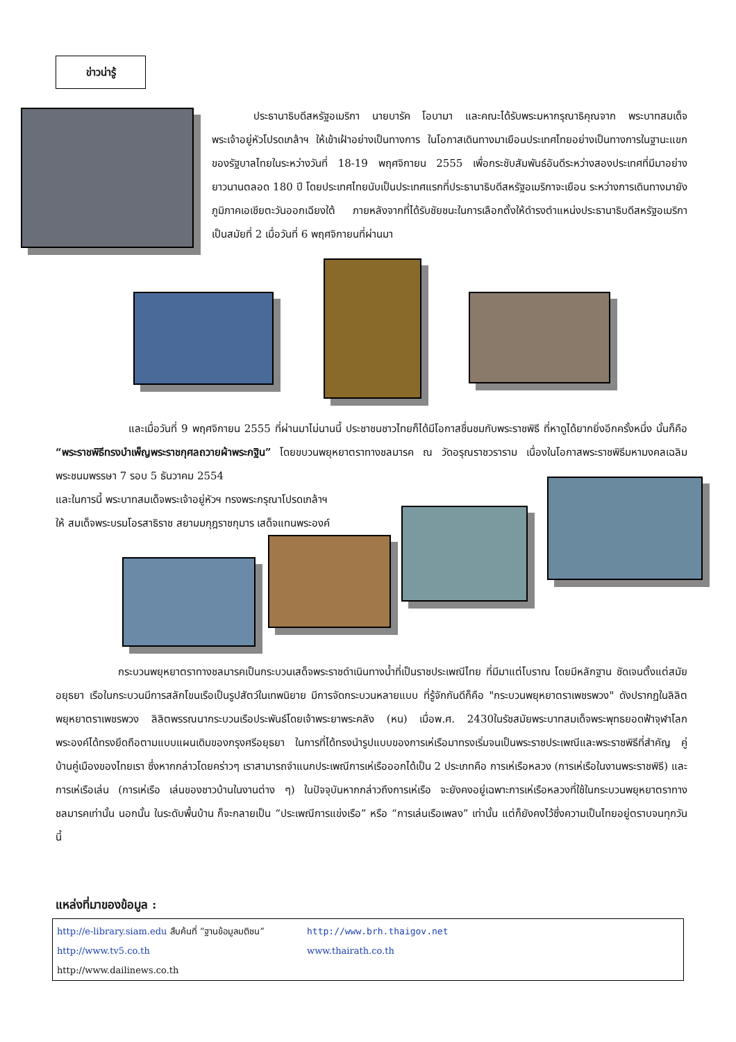ข่าวน่ารู้
    ประธานาธิบดีสหรัฐอเมริกา นายบารัค โอบามา และคณะได้รับพระมหากรุณาธิคุณจาก พระบาทสมเด็จพระเจ้าอยู่หัวโปรดเกล้าฯ ให้เข้าเฝ้าอย่างเป็นทางการ ในโอกาสเดินทางมาเยือนประเทศไทยอย่างเป็นทางการในฐานะแขกของรัฐบาลไทยในระหว่างวันที่ 18-19 พฤศจิกายน 2555 เพื่อกระชับสัมพันธ์อันดีระหว่างสองประเทศที่มีมาอย่างยาวนานตลอด 180 ปี โดยประเทศไทยนับเป็นประเทศแรกที่ประธานาธิบดีสหรัฐอเมริกาจะเยือน ระหว่างการเดินทางมายังภูมิภาคเอเชียตะวันออกเฉียงใต้ ภายหลังจากที่ได้รับชัยชนะในการเลือกตั้งให้ดำรงตำแหน่งประธานาธิบดีสหรัฐอเมริกา เป็นสมัยที่ 2 เมื่อวันที่ 6 พฤศจิกายนที่ผ่านมา
       และเมื่อวันที่ 9 พฤศจิกายน 2555 ที่ผ่านมาไม่นานนี้ ประชาชนชาวไทยก็ได้มีโอกาสชื่นชมกับพระราชพิธี ที่หาดูได้ยากยิ่งอีกครั้งหนึ่ง นั้นก็คือ “พระราชพิธีทรงบำเพ็ญพระราชกุศลถวายผ้าพระกฐิน” โดยขบวนพยุหยาตราทางชลมารค ณ วัดอรุณราชวราราม เนื่องในโอกาสพระราชพิธีมหามงคลเฉลิมพระชนมพรรษา 7 รอบ 5 ธันวาคม 2554
และในการนี้ พระบาทสมเด็จพระเจ้าอยู่หัวฯ ทรงพระกรุณาโปรดเกล้าฯ
ให้ สมเด็จพระบรมโอรสาธิราช สยามมกุฎราชกุมาร เสด็จแทนพระองค์
      กระบวนพยุหยาตราทางชลมารคเป็นกระบวนเสด็จพระราชดำเนินทางน้ำที่เป็นราชประเพณีไทย ที่มีมาแต่โบราณ โดยมีหลักฐาน ชัดเจนตั้งแต่สมัยอยุธยา เรือในกระบวนมีการสลักโขนเรือเป็นรูปสัตว์ในเทพนิยาย มีการจัดกระบวนหลายแบบ ที่รู้จักกันดีก็คือ "กระบวนพยุหยาตราเพชรพวง" ดังปรากฏในลิลิตพยุหยาตราเพชรพวง ลิลิตพรรณนากระบวนเรือประพันธ์โดยเจ้าพระยาพระคลัง (หน) เมื่อพ.ศ. 2430ในรัชสมัยพระบาทสมเด็จพระพุทธยอดฟ้าจุฬาโลก พระองค์ได้ทรงยึดถือตามแบบแผนเดิมของกรุงศรีอยุธยา ในการที่ได้ทรงนำรูปแบบของการเห่เรือมาทรงเริ่มจนเป็นพระราชประเพณีและพระราชพิธีที่สำคัญ คู่บ้านคู่เมืองของไทยเรา ซึ่งหากกล่าวโดยคร่าวๆ เราสามารถจำแนกประเพณีการเห่เรือออกได้เป็น 2 ประเภทคือ การเห่เรือหลวง (การเห่เรือในงานพระราชพิธี) และการเห่เรือเล่น (การเห่เรือ เล่นของชาวบ้านในงานต่าง ๆ) ในปัจจุบันหากกล่าวถึงการเห่เรือ จะยังคงอยู่เฉพาะการเห่เรือหลวงที่ใช้ในกระบวนพยุหยาตราทางชลมารคเท่านั้น นอกนั้น ในระดับพื้นบ้าน ก็จะกลายเป็น “ประเพณีการแข่งเรือ” หรือ “การเล่นเรือเพลง” เท่านั้น แต่ก็ยังคงไว้ซึ่งความเป็นไทยอยู่ตราบจนทุกวันนี้
แหล่งที่มาของข้อมูล :
http://e-library.siam.edu สืบค้นที่ “ฐานข้อมูลมติชน” http://www.brh.thaigov.net
http://www.tv5.co.th www.thairath.co.th
http://www.dailinews.co.th